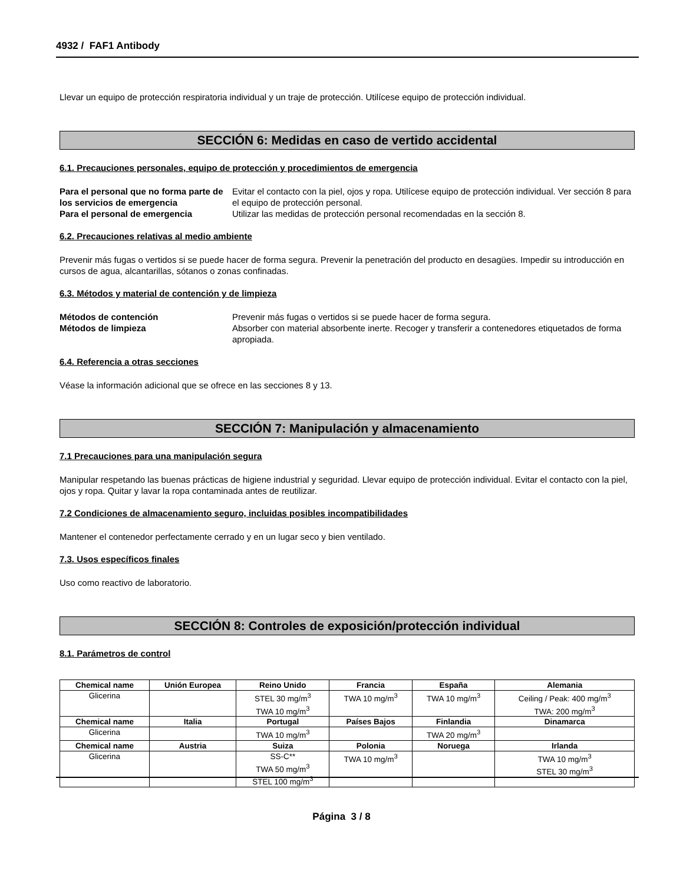4932 / FAF1 Antibody
Llevar un equipo de protección respiratoria individual y un traje de protección. Utilícese equipo de protección individual.
SECCIÓN 6: Medidas en caso de vertido accidental
6.1. Precauciones personales, equipo de protección y procedimientos de emergencia
Para el personal que no forma parte de los servicios de emergencia Evitar el contacto con la piel, ojos y ropa. Utilícese equipo de protección individual. Ver sección 8 para el equipo de protección personal. Para el personal de emergencia Utilizar las medidas de protección personal recomendadas en la sección 8.
6.2. Precauciones relativas al medio ambiente
Prevenir más fugas o vertidos si se puede hacer de forma segura. Prevenir la penetración del producto en desagües. Impedir su introducción en cursos de agua, alcantarillas, sótanos o zonas confinadas.
6.3. Métodos y material de contención y de limpieza
Métodos de contención Prevenir más fugas o vertidos si se puede hacer de forma segura. Métodos de limpieza Absorber con material absorbente inerte. Recoger y transferir a contenedores etiquetados de forma apropiada.
6.4. Referencia a otras secciones
Véase la información adicional que se ofrece en las secciones 8 y 13.
SECCIÓN 7: Manipulación y almacenamiento
7.1 Precauciones para una manipulación segura
Manipular respetando las buenas prácticas de higiene industrial y seguridad. Llevar equipo de protección individual. Evitar el contacto con la piel, ojos y ropa. Quitar y lavar la ropa contaminada antes de reutilizar.
7.2 Condiciones de almacenamiento seguro, incluidas posibles incompatibilidades
Mantener el contenedor perfectamente cerrado y en un lugar seco y bien ventilado.
7.3. Usos específicos finales
Uso como reactivo de laboratorio.
SECCIÓN 8: Controles de exposición/protección individual
8.1. Parámetros de control
| Chemical name | Unión Europea | Reino Unido | Francia | España | Alemania |
| --- | --- | --- | --- | --- | --- |
| Glicerina | | STEL 30 mg/m<sup>3</sup> TWA 10 mg/m<sup>3</sup> | TWA 10 mg/m<sup>3</sup> | TWA 10 mg/m<sup>3</sup> | Ceiling / Peak: 400 mg/m<sup>3</sup> TWA: 200 mg/m<sup>3</sup> |
| Chemical name | Italia | Portugal | Países Bajos | Finlandia | Dinamarca |
| Glicerina | | TWA 10 mg/m<sup>3</sup> | | TWA 20 mg/m<sup>3</sup> | |
| Chemical name | Austria | Suiza | Polonia | Noruega | Irlanda |
| Glicerina | | SS-C** TWA 50 mg/m<sup>3</sup> STEL 100 mg/m<sup>3</sup> | TWA 10 mg/m<sup>3</sup> | | TWA 10 mg/m<sup>3</sup> STEL 30 mg/m<sup>3</sup> |
Página 3 / 8